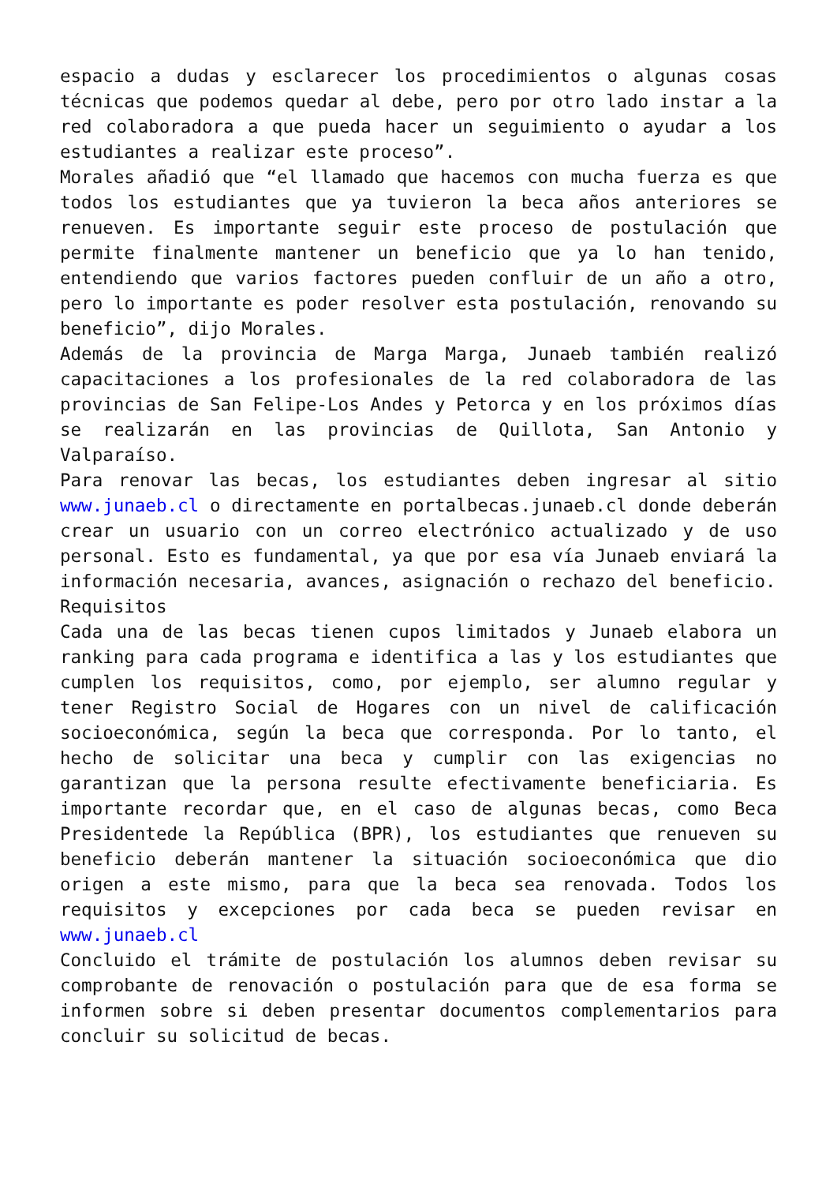espacio a dudas y esclarecer los procedimientos o algunas cosas técnicas que podemos quedar al debe, pero por otro lado instar a la red colaboradora a que pueda hacer un seguimiento o ayudar a los estudiantes a realizar este proceso”.
Morales añadió que “el llamado que hacemos con mucha fuerza es que todos los estudiantes que ya tuvieron la beca años anteriores se renueven. Es importante seguir este proceso de postulación que permite finalmente mantener un beneficio que ya lo han tenido, entendiendo que varios factores pueden confluir de un año a otro, pero lo importante es poder resolver esta postulación, renovando su beneficio”, dijo Morales.
Además de la provincia de Marga Marga, Junaeb también realizó capacitaciones a los profesionales de la red colaboradora de las provincias de San Felipe-Los Andes y Petorca y en los próximos días se realizarán en las provincias de Quillota, San Antonio y Valparaíso.
Para renovar las becas, los estudiantes deben ingresar al sitio www.junaeb.cl o directamente en portalbecas.junaeb.cl donde deberán crear un usuario con un correo electrónico actualizado y de uso personal. Esto es fundamental, ya que por esa vía Junaeb enviará la información necesaria, avances, asignación o rechazo del beneficio.
Requisitos
Cada una de las becas tienen cupos limitados y Junaeb elabora un ranking para cada programa e identifica a las y los estudiantes que cumplen los requisitos, como, por ejemplo, ser alumno regular y tener Registro Social de Hogares con un nivel de calificación socioeconómica, según la beca que corresponda. Por lo tanto, el hecho de solicitar una beca y cumplir con las exigencias no garantizan que la persona resulte efectivamente beneficiaria. Es importante recordar que, en el caso de algunas becas, como Beca Presidentede la República (BPR), los estudiantes que renueven su beneficio deberán mantener la situación socioeconómica que dio origen a este mismo, para que la beca sea renovada. Todos los requisitos y excepciones por cada beca se pueden revisar en www.junaeb.cl
Concluido el trámite de postulación los alumnos deben revisar su comprobante de renovación o postulación para que de esa forma se informen sobre si deben presentar documentos complementarios para concluir su solicitud de becas.